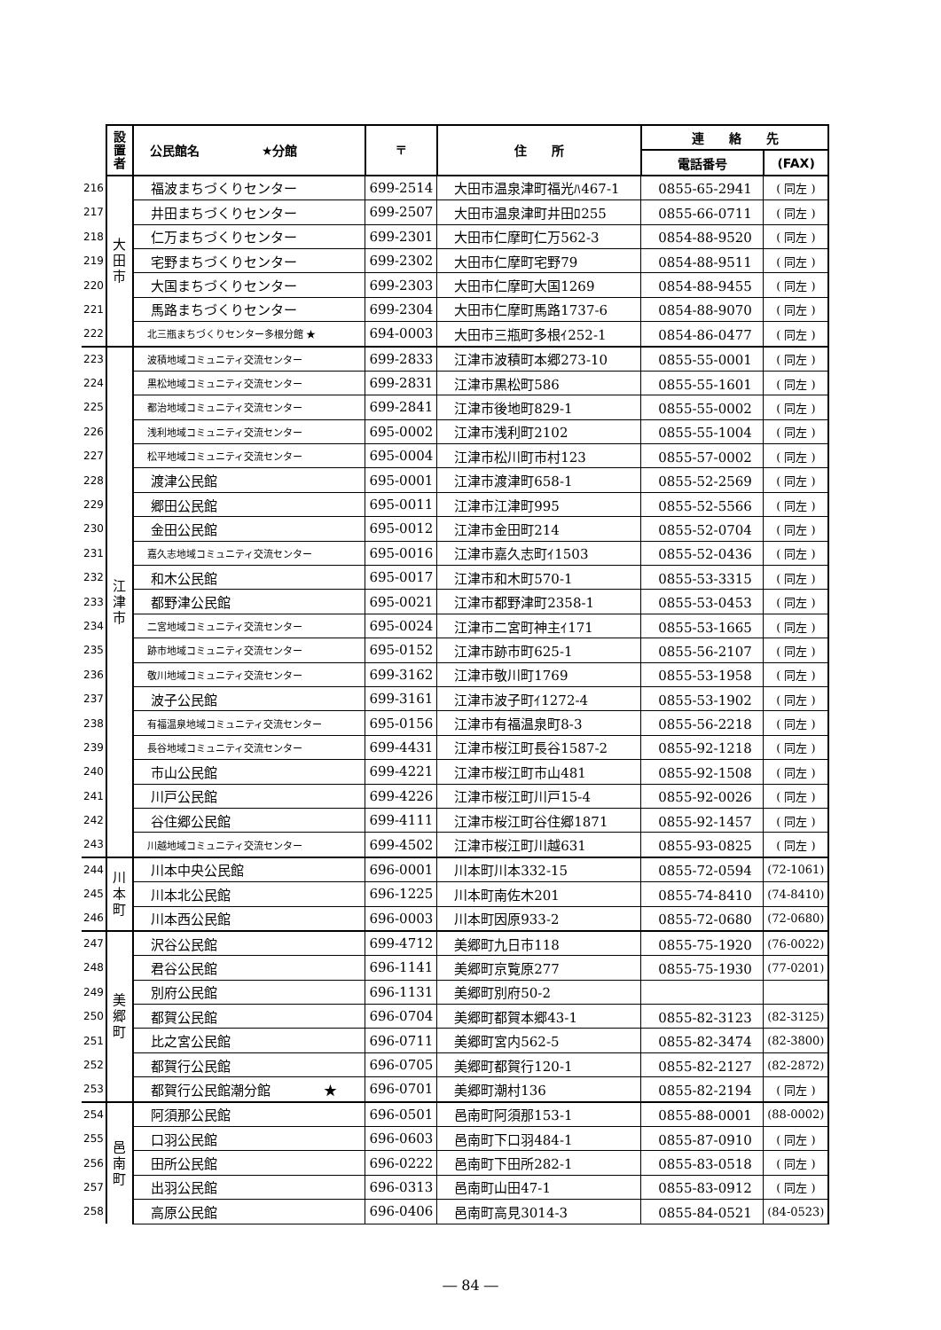| | 設置者 | 公民館名 ★分館 | 〒 | 住 所 | 連 絡 先 | |
| | | | | | 電話番号 | (FAX) |
| 216 | 大田市 | 福波まちづくりセンター | 699-2514 | 大田市温泉津町福光ﾊ467-1 | 0855-65-2941 | ( 同左 ) |
| 217 | | 井田まちづくりセンター | 699-2507 | 大田市温泉津町井田ﾛ255 | 0855-66-0711 | ( 同左 ) |
| 218 | | 仁万まちづくりセンター | 699-2301 | 大田市仁摩町仁万562-3 | 0854-88-9520 | ( 同左 ) |
| 219 | | 宅野まちづくりセンター | 699-2302 | 大田市仁摩町宅野79 | 0854-88-9511 | ( 同左 ) |
| 220 | | 大国まちづくりセンター | 699-2303 | 大田市仁摩町大国1269 | 0854-88-9455 | ( 同左 ) |
| 221 | | 馬路まちづくりセンター | 699-2304 | 大田市仁摩町馬路1737-6 | 0854-88-9070 | ( 同左 ) |
| 222 | | 北三瓶まちづくりセンター多根分館 ★ | 694-0003 | 大田市三瓶町多根ｲ252-1 | 0854-86-0477 | ( 同左 ) |
| 223 | 江津市 | 波積地域コミュニティ交流センター | 699-2833 | 江津市波積町本郷273-10 | 0855-55-0001 | ( 同左 ) |
| 224 | | 黒松地域コミュニティ交流センター | 699-2831 | 江津市黒松町586 | 0855-55-1601 | ( 同左 ) |
| 225 | | 都治地域コミュニティ交流センター | 699-2841 | 江津市後地町829-1 | 0855-55-0002 | ( 同左 ) |
| 226 | | 浅利地域コミュニティ交流センター | 695-0002 | 江津市浅利町2102 | 0855-55-1004 | ( 同左 ) |
| 227 | | 松平地域コミュニティ交流センター | 695-0004 | 江津市松川町市村123 | 0855-57-0002 | ( 同左 ) |
| 228 | | 渡津公民館 | 695-0001 | 江津市渡津町658-1 | 0855-52-2569 | ( 同左 ) |
| 229 | | 郷田公民館 | 695-0011 | 江津市江津町995 | 0855-52-5566 | ( 同左 ) |
| 230 | | 金田公民館 | 695-0012 | 江津市金田町214 | 0855-52-0704 | ( 同左 ) |
| 231 | | 嘉久志地域コミュニティ交流センター | 695-0016 | 江津市嘉久志町ｲ1503 | 0855-52-0436 | ( 同左 ) |
| 232 | | 和木公民館 | 695-0017 | 江津市和木町570-1 | 0855-53-3315 | ( 同左 ) |
| 233 | | 都野津公民館 | 695-0021 | 江津市都野津町2358-1 | 0855-53-0453 | ( 同左 ) |
| 234 | | 二宮地域コミュニティ交流センター | 695-0024 | 江津市二宮町神主ｲ171 | 0855-53-1665 | ( 同左 ) |
| 235 | | 跡市地域コミュニティ交流センター | 695-0152 | 江津市跡市町625-1 | 0855-56-2107 | ( 同左 ) |
| 236 | | 敬川地域コミュニティ交流センター | 699-3162 | 江津市敬川町1769 | 0855-53-1958 | ( 同左 ) |
| 237 | | 波子公民館 | 699-3161 | 江津市波子町ｲ1272-4 | 0855-53-1902 | ( 同左 ) |
| 238 | | 有福温泉地域コミュニティ交流センター | 695-0156 | 江津市有福温泉町8-3 | 0855-56-2218 | ( 同左 ) |
| 239 | | 長谷地域コミュニティ交流センター | 699-4431 | 江津市桜江町長谷1587-2 | 0855-92-1218 | ( 同左 ) |
| 240 | | 市山公民館 | 699-4221 | 江津市桜江町市山481 | 0855-92-1508 | ( 同左 ) |
| 241 | | 川戸公民館 | 699-4226 | 江津市桜江町川戸15-4 | 0855-92-0026 | ( 同左 ) |
| 242 | | 谷住郷公民館 | 699-4111 | 江津市桜江町谷住郷1871 | 0855-92-1457 | ( 同左 ) |
| 243 | | 川越地域コミュニティ交流センター | 699-4502 | 江津市桜江町川越631 | 0855-93-0825 | ( 同左 ) |
| 244 | 川本町 | 川本中央公民館 | 696-0001 | 川本町川本332-15 | 0855-72-0594 | (72-1061) |
| 245 | | 川本北公民館 | 696-1225 | 川本町南佐木201 | 0855-74-8410 | (74-8410) |
| 246 | | 川本西公民館 | 696-0003 | 川本町因原933-2 | 0855-72-0680 | (72-0680) |
| 247 | 美郷町 | 沢谷公民館 | 699-4712 | 美郷町九日市118 | 0855-75-1920 | (76-0022) |
| 248 | | 君谷公民館 | 696-1141 | 美郷町京覧原277 | 0855-75-1930 | (77-0201) |
| 249 | | 別府公民館 | 696-1131 | 美郷町別府50-2 | | |
| 250 | | 都賀公民館 | 696-0704 | 美郷町都賀本郷43-1 | 0855-82-3123 | (82-3125) |
| 251 | | 比之宮公民館 | 696-0711 | 美郷町宮内562-5 | 0855-82-3474 | (82-3800) |
| 252 | | 都賀行公民館 | 696-0705 | 美郷町都賀行120-1 | 0855-82-2127 | (82-2872) |
| 253 | | 都賀行公民館潮分館 ★ | 696-0701 | 美郷町潮村136 | 0855-82-2194 | ( 同左 ) |
| 254 | 邑南町 | 阿須那公民館 | 696-0501 | 邑南町阿須那153-1 | 0855-88-0001 | (88-0002) |
| 255 | | 口羽公民館 | 696-0603 | 邑南町下口羽484-1 | 0855-87-0910 | ( 同左 ) |
| 256 | | 田所公民館 | 696-0222 | 邑南町下田所282-1 | 0855-83-0518 | ( 同左 ) |
| 257 | | 出羽公民館 | 696-0313 | 邑南町山田47-1 | 0855-83-0912 | ( 同左 ) |
| 258 | | 高原公民館 | 696-0406 | 邑南町高見3014-3 | 0855-84-0521 | (84-0523) |
― 84 ―